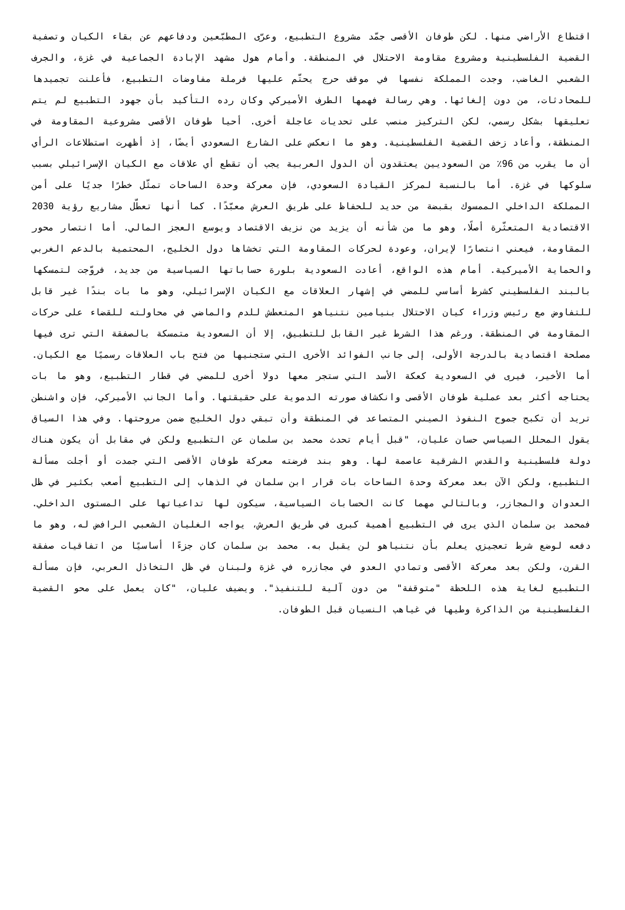اقتطاع الأراضي منها. لكن طوفان الأقصى جمّد مشروع التطبيع، وعرّى المطبّعين ودفاعهم عن بقاء الكيان وتصفية القضية الفلسطينية ومشروع مقاومة الاحتلال في المنطقة. وأمام هول مشهد الإبادة الجماعية في غزة، والجرف الشعبي الغاضب، وجدت المملكة نفسها في موقف حرج يحتّم عليها فرملة مفاوضات التطبيع، فأعلنت تجميدها للمحادثات، من دون إلغائها. وهي رسالة فهمها الطرف الأميركي وكان رده التأكيد بأن جهود التطبيع لم يتم تعليقها بشكل رسمي، لكن التركيز منصب على تحديات عاجلة أخرى. أحيا طوفان الأقصى مشروعية المقاومة في المنطقة، وأعاد زخف القضية الفلسطينية. وهو ما انعكس على الشارع السعودي أيضًا، إذ أظهرت استطلاعات الرأي أن ما يقرب من 96٪ من السعوديين يعتقدون أن الدول العربية يجب أن تقطع أي علاقات مع الكيان الإسرائيلي بسبب سلوكها في غزة. أما بالنسبة لمركز القيادة السعودي، فإن معركة وحدة الساحات تمثّل خطرًا جديًا على أمن المملكة الداخلي الممسوك بقبضة من حديد للحفاظ على طريق العرش معبّدًا. كما أنها تعطّل مشاريع رؤية 2030 الاقتصادية المتعثّرة أصلًا، وهو ما من شأنه أن يزيد من نزيف الاقتصاد ويوسع العجز المالي. أما انتصار محور المقاومة، فيعني انتصارًا لإيران، وعودة لحركات المقاومة التي تخشاها دول الخليج، المحتمية بالدعم الغربي والحماية الأميركية. أمام هذه الواقع، أعادت السعودية بلورة حساباتها السياسية من جديد، فروّجت لتمسكها بالبند الفلسطيني كشرط أساسي للمضي في إشهار العلاقات مع الكيان الإسرائيلي، وهو ما بات بندًا غير قابل للتفاوض مع رئيس وزراء كيان الاحتلال بنيامين نتنياهو المتعطش للدم والماضي في محاولته للقضاء على حركات المقاومة في المنطقة. ورغم هذا الشرط غير القابل للتطبيق، إلا أن السعودية متمسكة بالصفقة التي ترى فيها مصلحة اقتصادية بالدرجة الأولى، إلى جانب الفوائد الأخرى التي ستجنيها من فتح باب العلاقات رسميًا مع الكيان. أما الأخير، فيرى في السعودية كعكة الأسد التي ستجر معها دولا أخرى للمضي في قطار التطبيع، وهو ما بات يحتاجه أكثر بعد عملية طوفان الأقصى وانكشاف صورته الدموية على حقيقتها. وأما الجانب الأميركي، فإن واشنطن تريد أن تكبح جموح النفوذ الصيني المتصاعد في المنطقة وأن تبقي دول الخليج ضمن مروحتها. وفي هذا السياق يقول المحلل السياسي حسان عليان، "قبل أيام تحدث محمد بن سلمان عن التطبيع ولكن في مقابل أن يكون هناك دولة فلسطينية والقدس الشرقية عاصمة لها. وهو بند فرضته معركة طوفان الأقصى التي جمدت أو أجلت مسألة التطبيع، ولكن الآن بعد معركة وحدة الساحات بات قرار ابن سلمان في الذهاب إلى التطبيع أصعب بكثير في ظل العدوان والمجازر، وبالتالي مهما كانت الحسابات السياسية، سيكون لها تداعياتها على المستوى الداخلي. فمحمد بن سلمان الذي يرى في التطبيع أهمية كبرى في طريق العرش، يواجه الغليان الشعبي الرافض له، وهو ما دفعه لوضع شرط تعجيزي يعلم بأن نتنياهو لن يقبل به. محمد بن سلمان كان جزءًا أساسيًا من اتفاقيات صفقة القرن، ولكن بعد معركة الأقصى وتمادي العدو في مجازره في غزة ولبنان في ظل التخاذل العربي، فإن مسألة التطبيع لغاية هذه اللحظة "متوقفة" من دون آلية للتنفيذ". ويضيف عليان، "كان يعمل على محو القضية الفلسطينية من الذاكرة وطيها في غياهب النسيان قبل الطوفان.